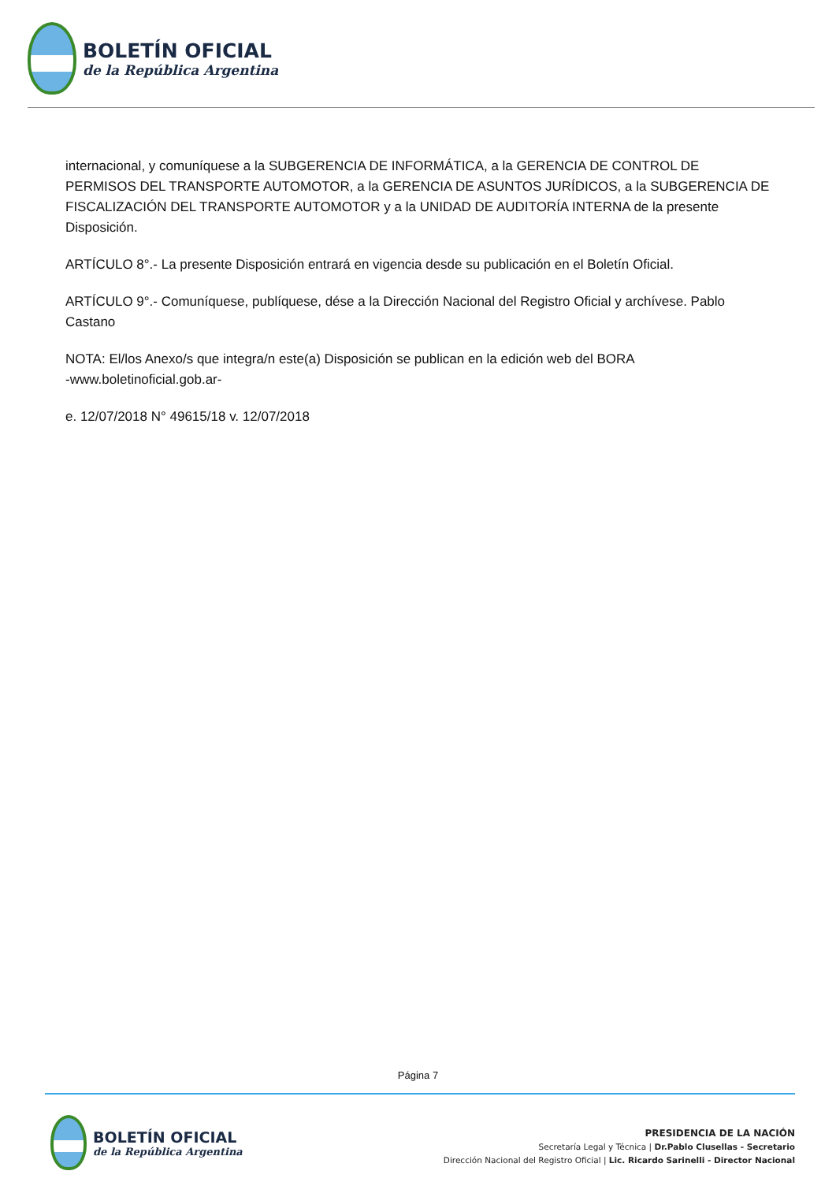BOLETÍN OFICIAL
de la República Argentina
internacional, y comuníquese a la SUBGERENCIA DE INFORMÁTICA, a la GERENCIA DE CONTROL DE PERMISOS DEL TRANSPORTE AUTOMOTOR, a la GERENCIA DE ASUNTOS JURÍDICOS, a la SUBGERENCIA DE FISCALIZACIÓN DEL TRANSPORTE AUTOMOTOR y a la UNIDAD DE AUDITORÍA INTERNA de la presente Disposición.
ARTÍCULO 8°.- La presente Disposición entrará en vigencia desde su publicación en el Boletín Oficial.
ARTÍCULO 9°.- Comuníquese, publíquese, dése a la Dirección Nacional del Registro Oficial y archívese. Pablo Castano
NOTA: El/los Anexo/s que integra/n este(a) Disposición se publican en la edición web del BORA
-www.boletinoficial.gob.ar-
e. 12/07/2018 N° 49615/18 v. 12/07/2018
Página 7
BOLETÍN OFICIAL
de la República Argentina
PRESIDENCIA DE LA NACIÓN
Secretaría Legal y Técnica | Dr.Pablo Clusellas - Secretario
Dirección Nacional del Registro Oficial | Lic. Ricardo Sarinelli - Director Nacional